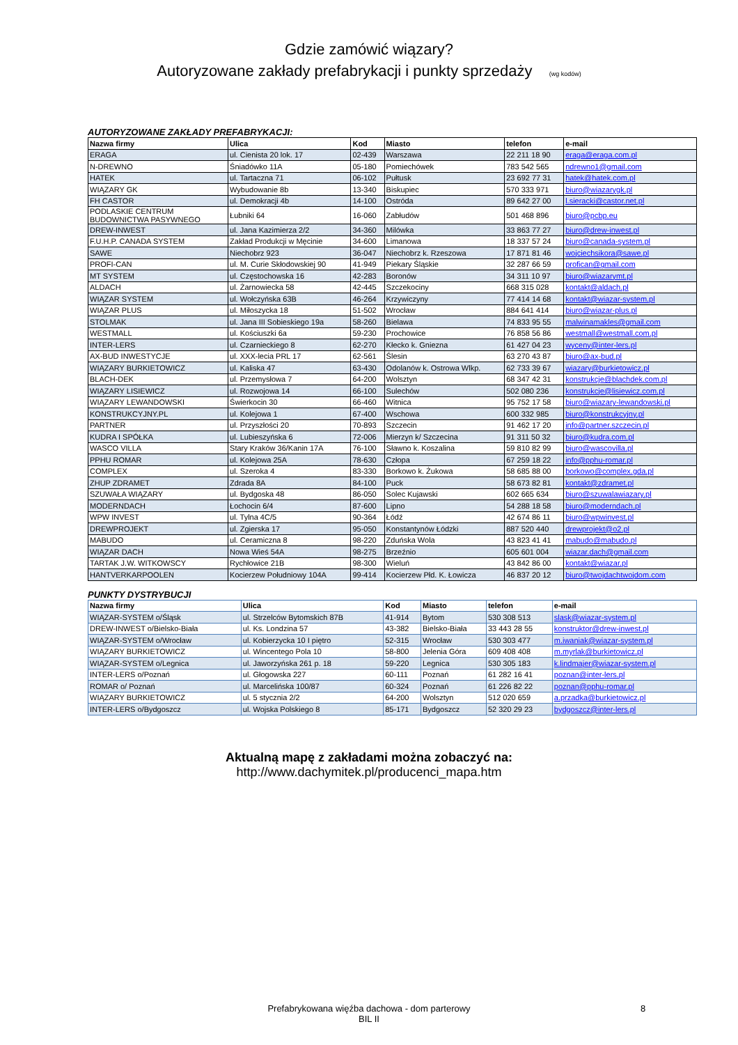Gdzie zamówić wiązary?
Autoryzowane zakłady prefabrykacji i punkty sprzedaży (wg kodów)
AUTORYZOWANE ZAKŁADY PREFABRYKACJI:
| Nazwa firmy | Ulica | Kod | Miasto | telefon | e-mail |
| --- | --- | --- | --- | --- | --- |
| ERAGA | ul. Cienista 20 lok. 17 | 02-439 | Warszawa | 22 211 18 90 | eraga@eraga.com.pl |
| N-DREWNO | Śniadówko 11A | 05-180 | Pomiechówek | 783 542 565 | ndrewno1@gmail.com |
| HATEK | ul. Tartaczna 71 | 06-102 | Pułtusk | 23 692 77 31 | hatek@hatek.com.pl |
| WIĄZARY GK | Wybudowanie 8b | 13-340 | Biskupiec | 570 333 971 | biuro@wiazarygk.pl |
| FH CASTOR | ul. Demokracji 4b | 14-100 | Ostróda | 89 642 27 00 | l.sieracki@castor.net.pl |
| PODLASKIE CENTRUM BUDOWNICTWA PASYWNEGO | Łubniki 64 | 16-060 | Zabłudów | 501 468 896 | biuro@pcbp.eu |
| DREW-INWEST | ul. Jana Kazimierza 2/2 | 34-360 | Milówka | 33 863 77 27 | biuro@drew-inwest.pl |
| F.U.H.P. CANADA SYSTEM | Zakład Produkcji w Męcinie | 34-600 | Limanowa | 18 337 57 24 | biuro@canada-system.pl |
| SAWE | Niechobrz 923 | 36-047 | Niechobrz k. Rzeszowa | 17 871 81 46 | wojciechsikora@sawe.pl |
| PROFI-CAN | ul. M. Curie Skłodowskiej 90 | 41-949 | Piekary Śląskie | 32 287 66 59 | profican@gmail.com |
| MT SYSTEM | ul. Częstochowska 16 | 42-283 | Boronów | 34 311 10 97 | biuro@wiazarymt.pl |
| ALDACH | ul. Żarnowiecka 58 | 42-445 | Szczekociny | 668 315 028 | kontakt@aldach.pl |
| WIĄZAR SYSTEM | ul. Wołczyńska 63B | 46-264 | Krzywiczyny | 77 414 14 68 | kontakt@wiazar-system.pl |
| WIĄZAR PLUS | ul. Miłoszycka 18 | 51-502 | Wrocław | 884 641 414 | biuro@wiazar-plus.pl |
| STOLMAK | ul. Jana III Sobieskiego 19a | 58-260 | Bielawa | 74 833 95 55 | malwinamakles@gmail.com |
| WESTMALL | ul. Kościuszki 6a | 59-230 | Prochowice | 76 858 56 86 | westmall@westmall.com.pl |
| INTER-LERS | ul. Czarnieckiego 8 | 62-270 | Kłecko k. Gniezna | 61 427 04 23 | wyceny@inter-lers.pl |
| AX-BUD INWESTYCJE | ul. XXX-lecia PRL 17 | 62-561 | Ślesin | 63 270 43 87 | biuro@ax-bud.pl |
| WIĄZARY BURKIETOWICZ | ul. Kaliska 47 | 63-430 | Odolanów k. Ostrowa Wlkp. | 62 733 39 67 | wiazary@burkietowicz.pl |
| BLACH-DEK | ul. Przemysłowa 7 | 64-200 | Wolsztyn | 68 347 42 31 | konstrukcje@blachdek.com.pl |
| WIĄZARY LISIEWICZ | ul. Rozwojowa 14 | 66-100 | Sulechów | 502 080 236 | konstrukcje@lisiewicz.com.pl |
| WIĄZARY LEWANDOWSKI | Świerkocin 30 | 66-460 | Witnica | 95 752 17 58 | biuro@wiazary-lewandowski.pl |
| KONSTRUKCYJNY.PL | ul. Kolejowa 1 | 67-400 | Wschowa | 600 332 985 | biuro@konstrukcyjny.pl |
| PARTNER | ul. Przyszłości 20 | 70-893 | Szczecin | 91 462 17 20 | info@partner.szczecin.pl |
| KUDRA I SPÓŁKA | ul. Lubieszyńska 6 | 72-006 | Mierzyn k/ Szczecina | 91 311 50 32 | biuro@kudra.com.pl |
| WASCO VILLA | Stary Kraków 36/Kanin 17A | 76-100 | Sławno k. Koszalina | 59 810 82 99 | biuro@wascovilla.pl |
| PPHU ROMAR | ul. Kolejowa 25A | 78-630 | Człopa | 67 259 18 22 | info@pphu-romar.pl |
| COMPLEX | ul. Szeroka 4 | 83-330 | Borkowo k. Żukowa | 58 685 88 00 | borkowo@complex.gda.pl |
| ZHUP ZDRAMET | Zdrada 8A | 84-100 | Puck | 58 673 82 81 | kontakt@zdramet.pl |
| SZUWAŁA WIĄZARY | ul. Bydgoska 48 | 86-050 | Solec Kujawski | 602 665 634 | biuro@szuwalawiazary.pl |
| MODERNDACH | Łochocin 6/4 | 87-600 | Lipno | 54 288 18 58 | biuro@moderndach.pl |
| WPW INVEST | ul. Tylna 4C/5 | 90-364 | Łódź | 42 674 86 11 | biuro@wpwinvest.pl |
| DREWPROJEKT | ul. Zgierska 17 | 95-050 | Konstantynów Łódzki | 887 520 440 | drewprojekt@o2.pl |
| MABUDO | ul. Ceramiczna 8 | 98-220 | Zduńska Wola | 43 823 41 41 | mabudo@mabudo.pl |
| WIĄZAR DACH | Nowa Wieś 54A | 98-275 | Brzeźnio | 605 601 004 | wiazar.dach@gmail.com |
| TARTAK J.W. WITKOWSCY | Rychłowice 21B | 98-300 | Wieluń | 43 842 86 00 | kontakt@wiazar.pl |
| HANTVERKARPOOLEN | Kocierzew Południowy 104A | 99-414 | Kocierzew Płd. K. Łowicza | 46 837 20 12 | biuro@twojdachtwojdom.com |
PUNKTY DYSTRYBUCJI
| Nazwa firmy | Ulica | Kod | Miasto | telefon | e-mail |
| --- | --- | --- | --- | --- | --- |
| WIĄZAR-SYSTEM o/Śląsk | ul. Strzelców Bytomskich 87B | 41-914 | Bytom | 530 308 513 | slask@wiazar-system.pl |
| DREW-INWEST o/Bielsko-Biała | ul. Ks. Londzina 57 | 43-382 | Bielsko-Biała | 33 443 28 55 | konstruktor@drew-inwest.pl |
| WIĄZAR-SYSTEM o/Wrocław | ul. Kobierzycka 10 I piętro | 52-315 | Wrocław | 530 303 477 | m.iwaniak@wiazar-system.pl |
| WIĄZARY BURKIETOWICZ | ul. Wincentego Pola 10 | 58-800 | Jelenia Góra | 609 408 408 | m.myrlak@burkietowicz.pl |
| WIĄZAR-SYSTEM o/Legnica | ul. Jaworzyńska 261 p. 18 | 59-220 | Legnica | 530 305 183 | k.lindmajer@wiazar-system.pl |
| INTER-LERS o/Poznań | ul. Głogowska 227 | 60-111 | Poznań | 61 282 16 41 | poznan@inter-lers.pl |
| ROMAR o/ Poznań | ul. Marcelińska 100/87 | 60-324 | Poznań | 61 226 82 22 | poznan@pphu-romar.pl |
| WIĄZARY BURKIETOWICZ | ul. 5 stycznia 2/2 | 64-200 | Wolsztyn | 512 020 659 | a.przadka@burkietowicz.pl |
| INTER-LERS o/Bydgoszcz | ul. Wojska Polskiego 8 | 85-171 | Bydgoszcz | 52 320 29 23 | bydgoszcz@inter-lers.pl |
Aktualną mapę z zakładami można zobaczyć na:
http://www.dachymitek.pl/producenci_mapa.htm
Prefabrykowana więźba dachowa - dom parterowy
BIL II
8